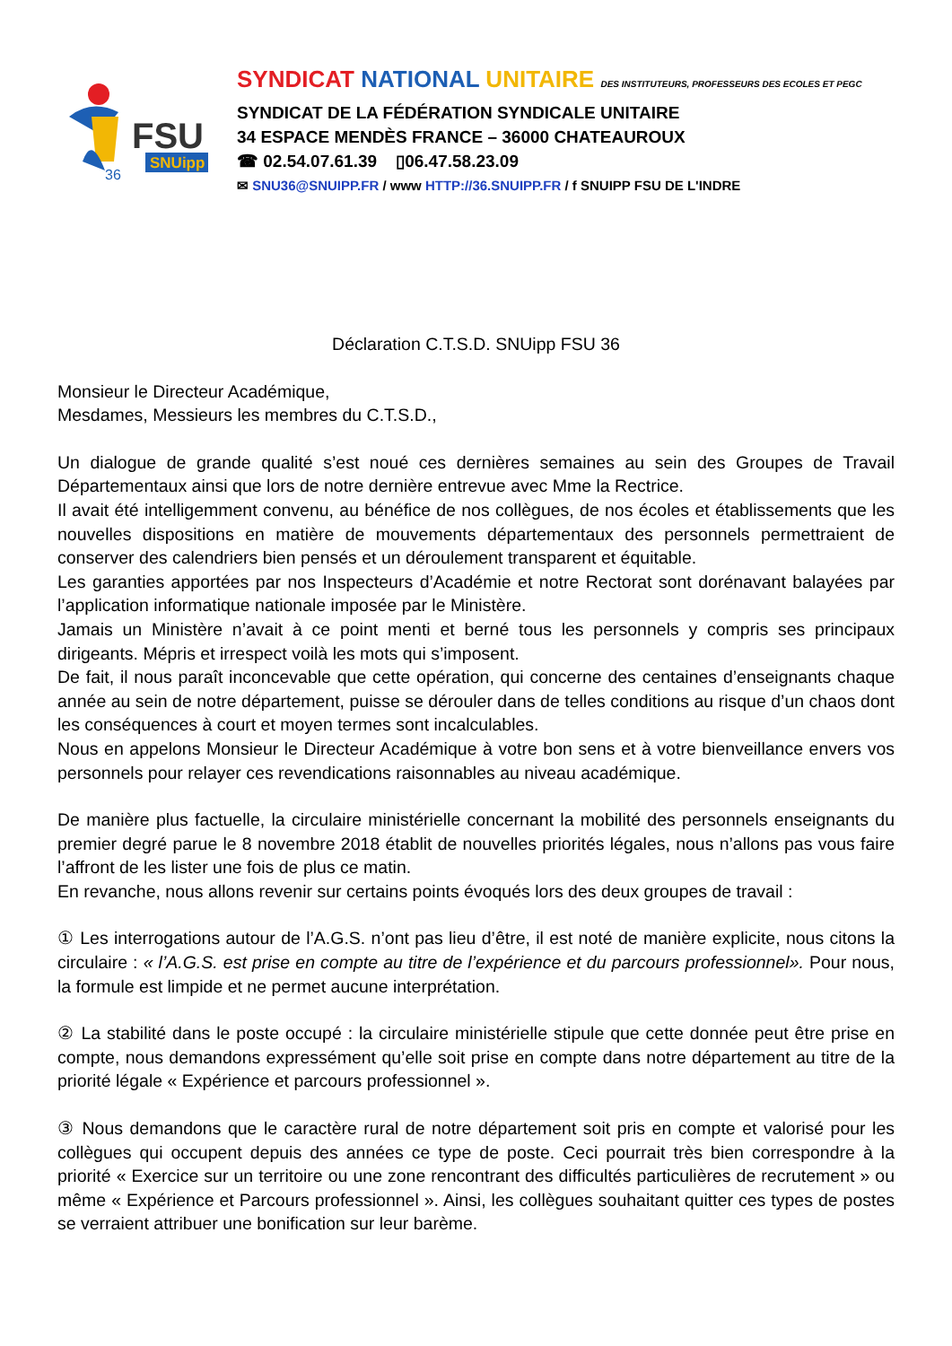FSU
SNUipp
36
SYNDICAT NATIONAL UNITAIRE DES INSTITUTEURS, PROFESSEURS DES ECOLES ET PEGC
SYNDICAT DE LA FÉDÉRATION SYNDICALE UNITAIRE
34 ESPACE MENDÈS FRANCE – 36000 CHATEAUROUX
☎ 02.54.07.61.39 ▯06.47.58.23.09
✉ SNU36@SNUIPP.FR / www HTTP://36.SNUIPP.FR / f SNUIPP FSU DE L'INDRE
Déclaration C.T.S.D. SNUipp FSU 36
Monsieur le Directeur Académique,
Mesdames, Messieurs les membres du C.T.S.D.,
Un dialogue de grande qualité s’est noué ces dernières semaines au sein des Groupes de Travail Départementaux ainsi que lors de notre dernière entrevue avec Mme la Rectrice.
Il avait été intelligemment convenu, au bénéfice de nos collègues, de nos écoles et établissements que les nouvelles dispositions en matière de mouvements départementaux des personnels permettraient de conserver des calendriers bien pensés et un déroulement transparent et équitable.
Les garanties apportées par nos Inspecteurs d’Académie et notre Rectorat sont dorénavant balayées par l’application informatique nationale imposée par le Ministère.
Jamais un Ministère n’avait à ce point menti et berné tous les personnels y compris ses principaux dirigeants. Mépris et irrespect voilà les mots qui s’imposent.
De fait, il nous paraît inconcevable que cette opération, qui concerne des centaines d’enseignants chaque année au sein de notre département, puisse se dérouler dans de telles conditions au risque d’un chaos dont les conséquences à court et moyen termes sont incalculables.
Nous en appelons Monsieur le Directeur Académique à votre bon sens et à votre bienveillance envers vos personnels pour relayer ces revendications raisonnables au niveau académique.
De manière plus factuelle, la circulaire ministérielle concernant la mobilité des personnels enseignants du premier degré parue le 8 novembre 2018 établit de nouvelles priorités légales, nous n’allons pas vous faire l’affront de les lister une fois de plus ce matin.
En revanche, nous allons revenir sur certains points évoqués lors des deux groupes de travail :
① Les interrogations autour de l’A.G.S. n’ont pas lieu d’être, il est noté de manière explicite, nous citons la circulaire : « l’A.G.S. est prise en compte au titre de l’expérience et du parcours professionnel». Pour nous, la formule est limpide et ne permet aucune interprétation.
② La stabilité dans le poste occupé : la circulaire ministérielle stipule que cette donnée peut être prise en compte, nous demandons expressément qu’elle soit prise en compte dans notre département au titre de la priorité légale « Expérience et parcours professionnel ».
③ Nous demandons que le caractère rural de notre département soit pris en compte et valorisé pour les collègues qui occupent depuis des années ce type de poste. Ceci pourrait très bien correspondre à la priorité « Exercice sur un territoire ou une zone rencontrant des difficultés particulières de recrutement » ou même « Expérience et Parcours professionnel ». Ainsi, les collègues souhaitant quitter ces types de postes se verraient attribuer une bonification sur leur barème.